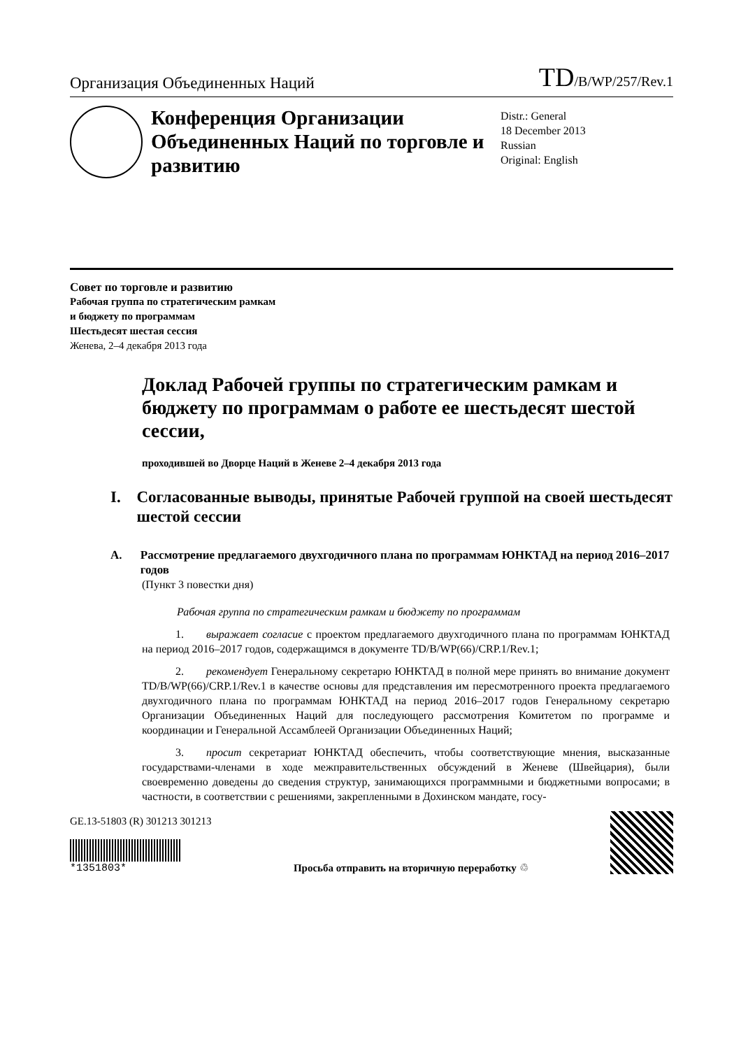Организация Объединенных Наций
TD/B/WP/257/Rev.1
Конференция Организации Объединенных Наций по торговле и развитию
Distr.: General
18 December 2013
Russian
Original: English
Совет по торговле и развитию
Рабочая группа по стратегическим рамкам
и бюджету по программам
Шестьдесят шестая сессия
Женева, 2–4 декабря 2013 года
Доклад Рабочей группы по стратегическим рамкам и бюджету по программам о работе ее шестьдесят шестой сессии,
проходившей во Дворце Наций в Женеве 2–4 декабря 2013 года
I. Согласованные выводы, принятые Рабочей группой на своей шестьдесят шестой сессии
A. Рассмотрение предлагаемого двухгодичного плана по программам ЮНКТАД на период 2016–2017 годов
(Пункт 3 повестки дня)
Рабочая группа по стратегическим рамкам и бюджету по программам
   1.  выражает согласие с проектом предлагаемого двухгодичного плана по программам ЮНКТАД на период 2016–2017 годов, содержащимся в документе TD/B/WP(66)/CRP.1/Rev.1;
   2.  рекомендует Генеральному секретарю ЮНКТАД в полной мере принять во внимание документ TD/B/WP(66)/CRP.1/Rev.1 в качестве основы для представления им пересмотренного проекта предлагаемого двухгодичного плана по программам ЮНКТАД на период 2016–2017 годов Генеральному секретарю Организации Объединенных Наций для последующего рассмотрения Комитетом по программе и координации и Генеральной Ассамблеей Организации Объединенных Наций;
   3.  просит секретариат ЮНКТАД обеспечить, чтобы соответствующие мнения, высказанные государствами-членами в ходе межправительственных обсуждений в Женеве (Швейцария), были своевременно доведены до сведения структур, занимающихся программными и бюджетными вопросами; в частности, в соответствии с решениями, закрепленными в Дохинском мандате, госу-
GE.13-51803 (R) 301213 301213
*1351803*
Просьба отправить на вторичную переработку ♲